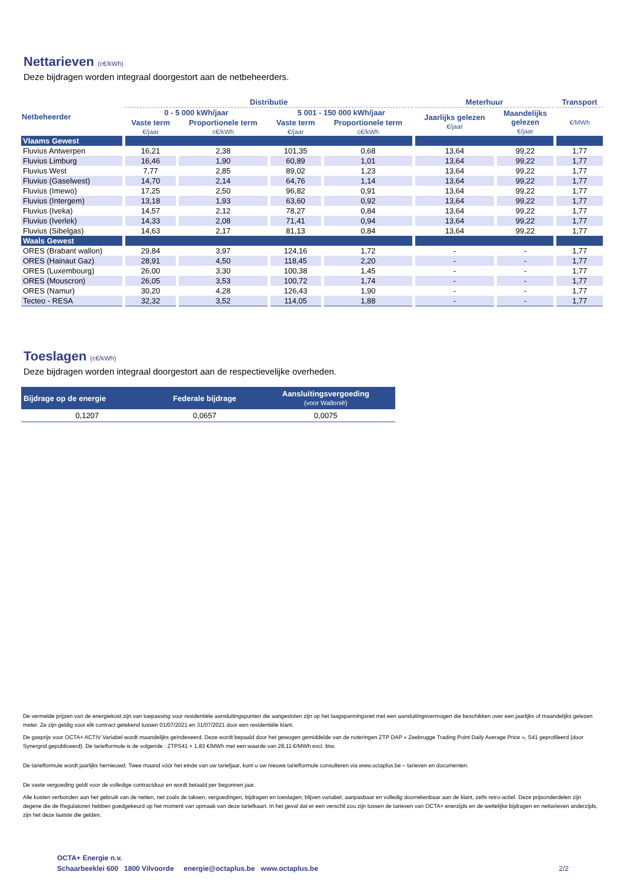Nettarieven (c€/kWh)
Deze bijdragen worden integraal doorgestort aan de netbeheerders.
| Netbeheerder | Distributie | | | | Meterhuur | | Transport |
| --- | --- | --- | --- | --- | --- | --- | --- |
| | 0 - 5 000 kWh/jaar | | 5 001 - 150 000 kWh/jaar | | Jaarlijks gelezen €/jaar | Maandelijks gelezen €/jaar | €/MWh |
| | Vaste term | Proportionele term | Vaste term | Proportionele term | | | |
| | €/jaar | c€/kWh | €/jaar | c€/kWh | | | |
| Vlaams Gewest | | | | | | | |
| Fluvius Antwerpen | 16,21 | 2,38 | 101,35 | 0,68 | 13,64 | 99,22 | 1,77 |
| Fluvius Limburg | 16,46 | 1,90 | 60,89 | 1,01 | 13,64 | 99,22 | 1,77 |
| Fluvius West | 7,77 | 2,85 | 89,02 | 1,23 | 13,64 | 99,22 | 1,77 |
| Fluvius (Gaselwest) | 14,70 | 2,14 | 64,76 | 1,14 | 13,64 | 99,22 | 1,77 |
| Fluvius (Imewo) | 17,25 | 2,50 | 96,82 | 0,91 | 13,64 | 99,22 | 1,77 |
| Fluvius (Intergem) | 13,18 | 1,93 | 63,60 | 0,92 | 13,64 | 99,22 | 1,77 |
| Fluvius (Iveka) | 14,57 | 2,12 | 78,27 | 0,84 | 13,64 | 99,22 | 1,77 |
| Fluvius (Iverlek) | 14,33 | 2,08 | 71,41 | 0,94 | 13,64 | 99,22 | 1,77 |
| Fluvius (Sibelgas) | 14,63 | 2,17 | 81,13 | 0,84 | 13,64 | 99,22 | 1,77 |
| Waals Gewest | | | | | | | |
| ORES (Brabant wallon) | 29,84 | 3,97 | 124,16 | 1,72 | - | - | 1,77 |
| ORES (Hainaut Gaz) | 28,91 | 4,50 | 118,45 | 2,20 | - | - | 1,77 |
| ORES (Luxembourg) | 26,00 | 3,30 | 100,38 | 1,45 | - | - | 1,77 |
| ORES (Mouscron) | 26,05 | 3,53 | 100,72 | 1,74 | - | - | 1,77 |
| ORES (Namur) | 30,20 | 4,28 | 126,43 | 1,90 | - | - | 1,77 |
| Tecteo - RESA | 32,32 | 3,52 | 114,05 | 1,88 | - | - | 1,77 |
Toeslagen (c€/kWh)
Deze bijdragen worden integraal doorgestort aan de respectievelijke overheden.
| Bijdrage op de energie | Federale bijdrage | Aansluitingsvergoeding (voor Wallonië) |
| --- | --- | --- |
| 0,1207 | 0,0657 | 0,0075 |
De vermelde prijzen van de energiekost zijn van toepassing voor residentiële aansluitingspunten die aangesloten zijn op het laagspanningsnet met een aansluitingsvermogen die beschikken over een jaarlijks of maandelijks gelezen meter. Ze zijn geldig voor elk contract getekend tussen 01/07/2021 en 31/07/2021 door een residentiële klant.
De gasprijs voor OCTA+ ACTIV Variabel wordt maandelijks geïndexeerd. Deze wordt bepaald door het gewogen gemiddelde van de noteringen ZTP DAP « Zeebrugge Trading Point Daily Average Price », S41 geprofileerd (door Synergrid gepubliceerd). De tariefformule is de volgende : ZTPS41 + 1,83 €/MWh met een waarde van 28,11 €/MWh excl. btw.
De tariefformule wordt jaarlijks hernieuwd. Twee maand vóór het einde van uw tariefjaar, kunt u uw nieuwe tariefformule consulteren via www.octaplus.be – tarieven en documenten.
De vaste vergoeding geldt voor de volledige contractduur en wordt betaald per begonnen jaar.
Alle kosten verbonden aan het gebruik van de netten, net zoals de taksen, vergoedingen, bijdragen en toeslagen, blijven variabel, aanpasbaar en volledig doorrekenbaar aan de klant, zelfs retro-actief. Deze prijsonderdelen zijn degene die de Regulatoren hebben goedgekeurd op het moment van opmaak van deze tariefkaart. In het geval dat er een verschil zou zijn tussen de tarieven van OCTA+ enerzijds en de wettelijke bijdragen en nettarieven anderzijds, zijn het deze laatste die gelden.
OCTA+ Energie n.v.
Schaarbeeklei 600 1800 Vilvoorde energie@octaplus.be www.octaplus.be 2/2